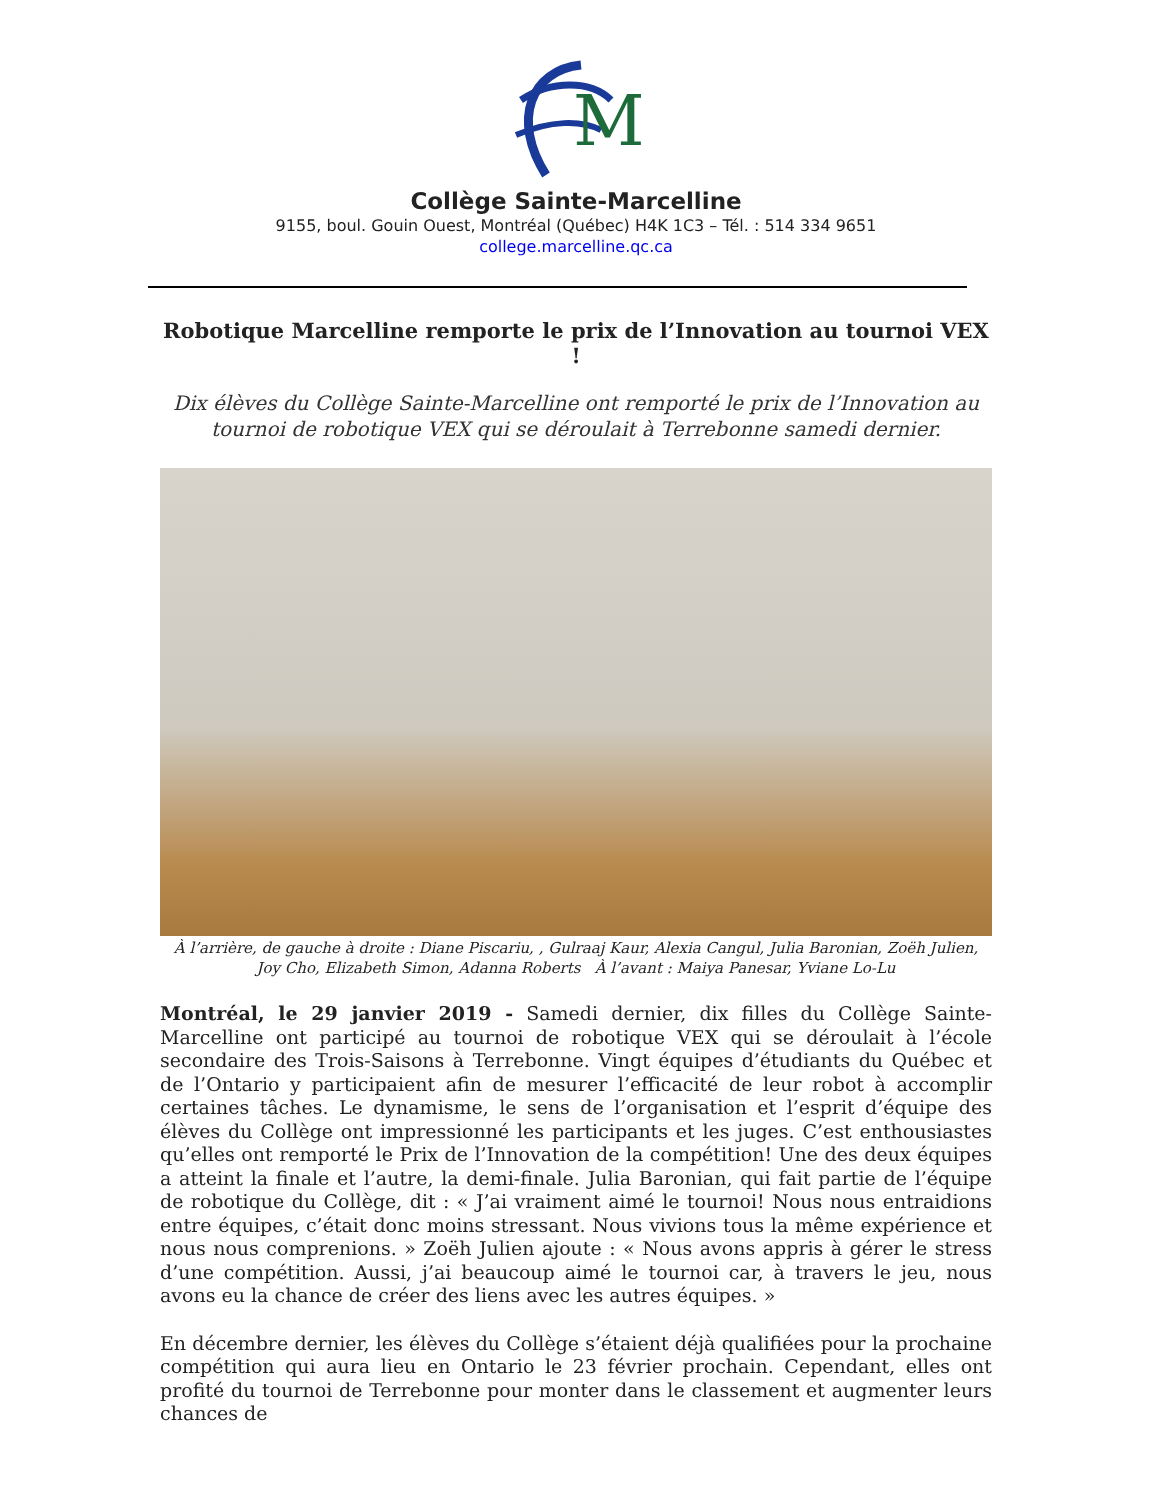M
Collège Sainte-Marcelline
9155, boul. Gouin Ouest, Montréal (Québec) H4K 1C3 – Tél. : 514 334 9651
college.marcelline.qc.ca
Robotique Marcelline remporte le prix de l’Innovation au tournoi VEX !
Dix élèves du Collège Sainte-Marcelline ont remporté le prix de l’Innovation au tournoi de robotique VEX qui se déroulait à Terrebonne samedi dernier.
À l’arrière, de gauche à droite : Diane Piscariu, , Gulraaj Kaur, Alexia Cangul, Julia Baronian, Zoëh Julien, Joy Cho, Elizabeth Simon, Adanna Roberts À l’avant : Maiya Panesar, Yviane Lo-Lu
Montréal, le 29 janvier 2019 - Samedi dernier, dix filles du Collège Sainte-Marcelline ont participé au tournoi de robotique VEX qui se déroulait à l’école secondaire des Trois-Saisons à Terrebonne. Vingt équipes d’étudiants du Québec et de l’Ontario y participaient afin de mesurer l’efficacité de leur robot à accomplir certaines tâches. Le dynamisme, le sens de l’organisation et l’esprit d’équipe des élèves du Collège ont impressionné les participants et les juges. C’est enthousiastes qu’elles ont remporté le Prix de l’Innovation de la compétition! Une des deux équipes a atteint la finale et l’autre, la demi-finale. Julia Baronian, qui fait partie de l’équipe de robotique du Collège, dit : « J’ai vraiment aimé le tournoi! Nous nous entraidions entre équipes, c’était donc moins stressant. Nous vivions tous la même expérience et nous nous comprenions. » Zoëh Julien ajoute : « Nous avons appris à gérer le stress d’une compétition. Aussi, j’ai beaucoup aimé le tournoi car, à travers le jeu, nous avons eu la chance de créer des liens avec les autres équipes. »
En décembre dernier, les élèves du Collège s’étaient déjà qualifiées pour la prochaine compétition qui aura lieu en Ontario le 23 février prochain. Cependant, elles ont profité du tournoi de Terrebonne pour monter dans le classement et augmenter leurs chances de